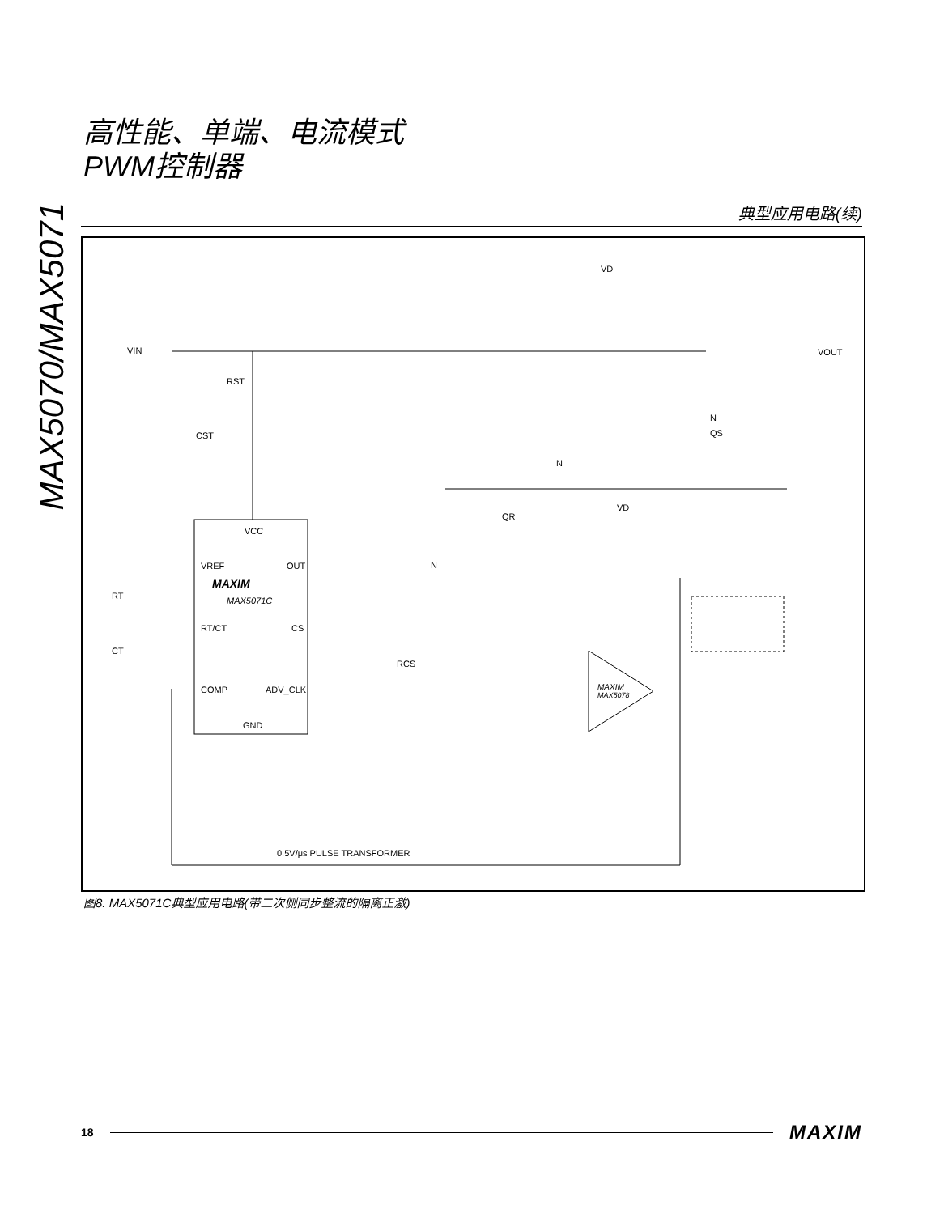MAX5070/MAX5071
高性能、单端、电流模式
PWM控制器
典型应用电路(续)
VIN
VD
VOUT
RST
CST
N
QS
N
QR
VD
VCC
VREF
OUT
MAXIM
MAX5071C
RT
RT/CT
CS
CT
RCS
COMP
ADV_CLK
GND
N
MAXIM
MAX5078
0.5V/μs PULSE TRANSFORMER
图8. MAX5071C典型应用电路(带二次侧同步整流的隔离正激)
18 MAXIM